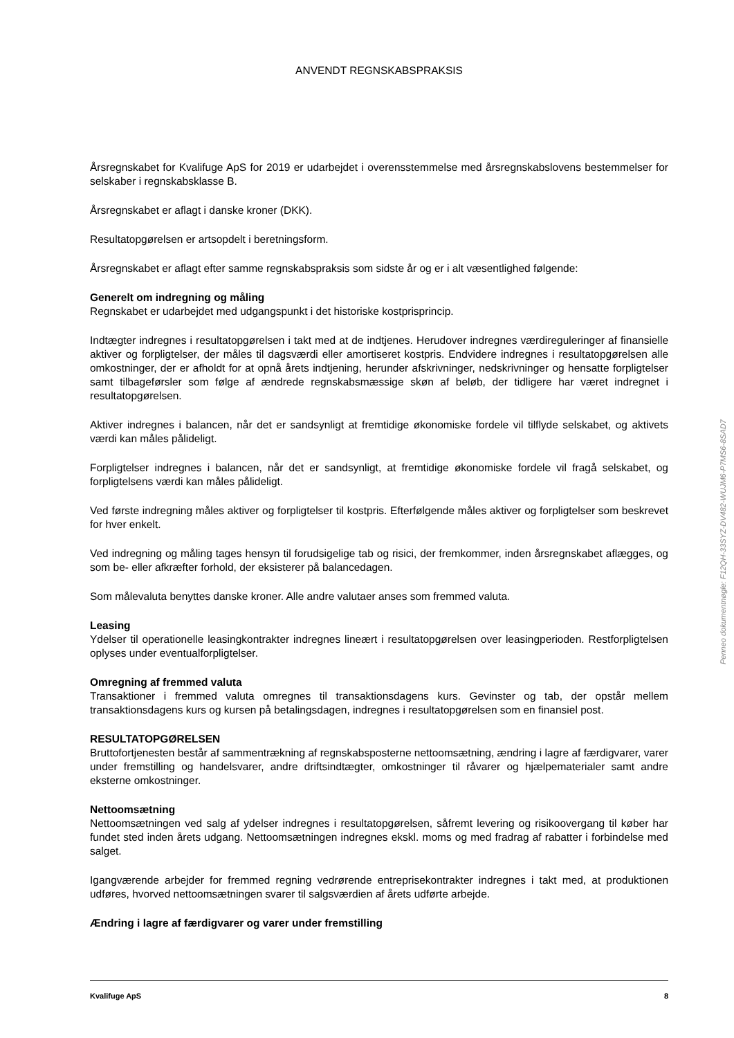ANVENDT REGNSKABSPRAKSIS
Årsregnskabet for Kvalifuge ApS for 2019 er udarbejdet i overensstemmelse med årsregnskabslovens bestemmelser for selskaber i regnskabsklasse B.
Årsregnskabet er aflagt i danske kroner (DKK).
Resultatopgørelsen er artsopdelt i beretningsform.
Årsregnskabet er aflagt efter samme regnskabspraksis som sidste år og er i alt væsentlighed følgende:
Generelt om indregning og måling
Regnskabet er udarbejdet med udgangspunkt i det historiske kostprisprincip.
Indtægter indregnes i resultatopgørelsen i takt med at de indtjenes. Herudover indregnes værdireguleringer af finansielle aktiver og forpligtelser, der måles til dagsværdi eller amortiseret kostpris. Endvidere indregnes i resultatopgørelsen alle omkostninger, der er afholdt for at opnå årets indtjening, herunder afskrivninger, nedskrivninger og hensatte forpligtelser samt tilbageførsler som følge af ændrede regnskabsmæssige skøn af beløb, der tidligere har været indregnet i resultatopgørelsen.
Aktiver indregnes i balancen, når det er sandsynligt at fremtidige økonomiske fordele vil tilflyde selskabet, og aktivets værdi kan måles pålideligt.
Forpligtelser indregnes i balancen, når det er sandsynligt, at fremtidige økonomiske fordele vil fragå selskabet, og forpligtelsens værdi kan måles pålideligt.
Ved første indregning måles aktiver og forpligtelser til kostpris. Efterfølgende måles aktiver og forpligtelser som beskrevet for hver enkelt.
Ved indregning og måling tages hensyn til forudsigelige tab og risici, der fremkommer, inden årsregnskabet aflægges, og som be- eller afkræfter forhold, der eksisterer på balancedagen.
Som målevaluta benyttes danske kroner. Alle andre valutaer anses som fremmed valuta.
Leasing
Ydelser til operationelle leasingkontrakter indregnes lineært i resultatopgørelsen over leasingperioden. Restforpligtelsen oplyses under eventualforpligtelser.
Omregning af fremmed valuta
Transaktioner i fremmed valuta omregnes til transaktionsdagens kurs. Gevinster og tab, der opstår mellem transaktionsdagens kurs og kursen på betalingsdagen, indregnes i resultatopgørelsen som en finansiel post.
RESULTATOPGØRELSEN
Bruttofortjenesten består af sammentrækning af regnskabsposterne nettoomsætning, ændring i lagre af færdigvarer, varer under fremstilling og handelsvarer, andre driftsindtægter, omkostninger til råvarer og hjælpematerialer samt andre eksterne omkostninger.
Nettoomsætning
Nettoomsætningen ved salg af ydelser indregnes i resultatopgørelsen, såfremt levering og risikoovergang til køber har fundet sted inden årets udgang. Nettoomsætningen indregnes ekskl. moms og med fradrag af rabatter i forbindelse med salget.
Igangværende arbejder for fremmed regning vedrørende entreprisekontrakter indregnes i takt med, at produktionen udføres, hvorved nettoomsætningen svarer til salgsværdien af årets udførte arbejde.
Ændring i lagre af færdigvarer og varer under fremstilling
Kvalifuge ApS 8
Penneo dokumentnøgle: F12QH-33SYZ-DV482-WUJM6-P7MS6-8SAD7